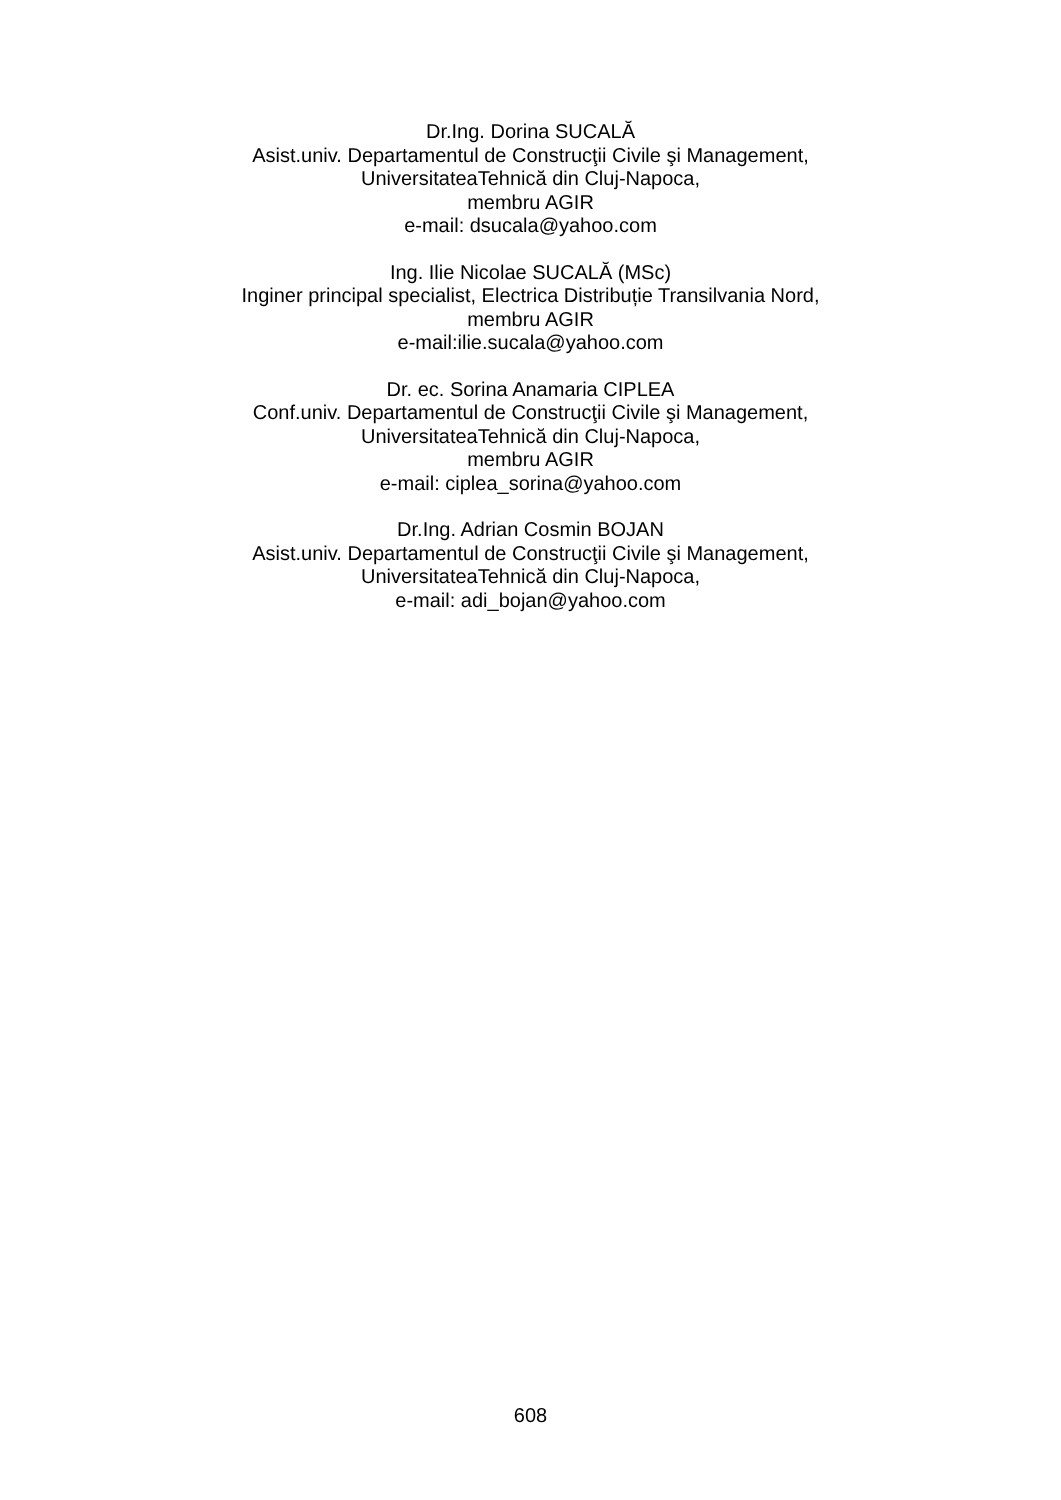Dr.Ing. Dorina SUCALĂ
Asist.univ. Departamentul de Construcţii Civile şi Management,
UniversitateaTehnică din Cluj-Napoca,
membru AGIR
e-mail: dsucala@yahoo.com
Ing. Ilie Nicolae SUCALĂ (MSc)
Inginer principal specialist, Electrica Distribuție Transilvania Nord,
membru AGIR
e-mail:ilie.sucala@yahoo.com
Dr. ec. Sorina Anamaria CIPLEA
Conf.univ. Departamentul de Construcţii Civile şi Management,
UniversitateaTehnică din Cluj-Napoca,
membru AGIR
e-mail: ciplea_sorina@yahoo.com
Dr.Ing. Adrian Cosmin BOJAN
Asist.univ. Departamentul de Construcţii Civile şi Management,
UniversitateaTehnică din Cluj-Napoca,
e-mail: adi_bojan@yahoo.com
608